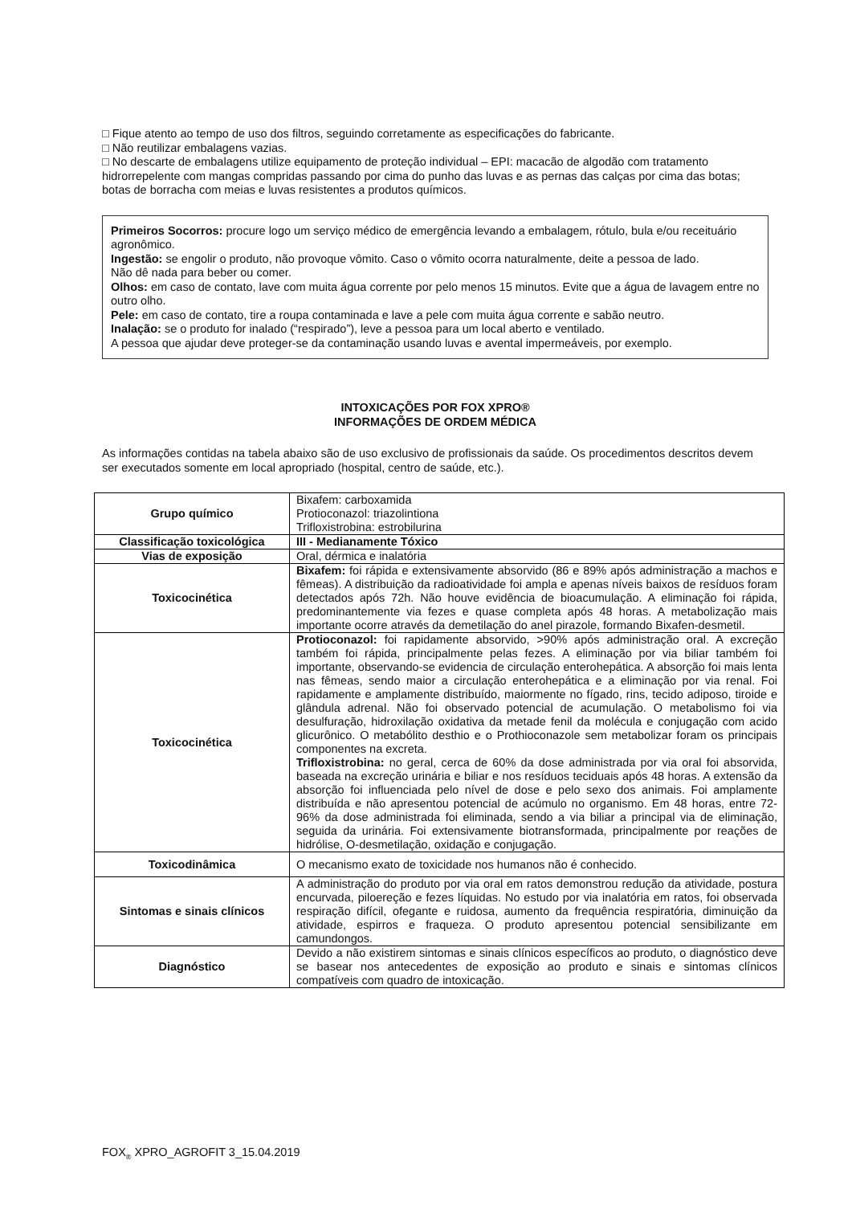□ Fique atento ao tempo de uso dos filtros, seguindo corretamente as especificações do fabricante.
□ Não reutilizar embalagens vazias.
□ No descarte de embalagens utilize equipamento de proteção individual – EPI: macacão de algodão com tratamento hidrorrepelente com mangas compridas passando por cima do punho das luvas e as pernas das calças por cima das botas; botas de borracha com meias e luvas resistentes a produtos químicos.
Primeiros Socorros: procure logo um serviço médico de emergência levando a embalagem, rótulo, bula e/ou receituário agronômico.
Ingestão: se engolir o produto, não provoque vômito. Caso o vômito ocorra naturalmente, deite a pessoa de lado.
Não dê nada para beber ou comer.
Olhos: em caso de contato, lave com muita água corrente por pelo menos 15 minutos. Evite que a água de lavagem entre no outro olho.
Pele: em caso de contato, tire a roupa contaminada e lave a pele com muita água corrente e sabão neutro.
Inalação: se o produto for inalado (“respirado”), leve a pessoa para um local aberto e ventilado.
A pessoa que ajudar deve proteger-se da contaminação usando luvas e avental impermeáveis, por exemplo.
INTOXICAÇÕES POR FOX XPRO®
INFORMAÇÕES DE ORDEM MÉDICA
As informações contidas na tabela abaixo são de uso exclusivo de profissionais da saúde. Os procedimentos descritos devem ser executados somente em local apropriado (hospital, centro de saúde, etc.).
| Grupo químico | Bixafem: carboxamida Protioconazol: triazolintiona Trifloxistrobina: estrobilurina |
| Classificação toxicológica | III - Medianamente Tóxico |
| Vias de exposição | Oral, dérmica e inalatória |
| Toxicocinética | Bixafem: foi rápida e extensivamente absorvido (86 e 89% após administração a machos e fêmeas). A distribuição da radioatividade foi ampla e apenas níveis baixos de resíduos foram detectados após 72h. Não houve evidência de bioacumulação. A eliminação foi rápida, predominantemente via fezes e quase completa após 48 horas. A metabolização mais importante ocorre através da demetilação do anel pirazole, formando Bixafen-desmetil. |
| Toxicocinética | Protioconazol: foi rapidamente absorvido, >90% após administração oral. A excreção também foi rápida, principalmente pelas fezes. A eliminação por via biliar também foi importante, observando-se evidencia de circulação enterohepática. A absorção foi mais lenta nas fêmeas, sendo maior a circulação enterohepática e a eliminação por via renal. Foi rapidamente e amplamente distribuído, maiormente no fígado, rins, tecido adiposo, tiroide e glândula adrenal. Não foi observado potencial de acumulação. O metabolismo foi via desulfuração, hidroxilação oxidativa da metade fenil da molécula e conjugação com acido glicurônico. O metabólito desthio e o Prothioconazole sem metabolizar foram os principais componentes na excreta. Trifloxistrobina: no geral, cerca de 60% da dose administrada por via oral foi absorvida, baseada na excreção urinária e biliar e nos resíduos teciduais após 48 horas. A extensão da absorção foi influenciada pelo nível de dose e pelo sexo dos animais. Foi amplamente distribuída e não apresentou potencial de acúmulo no organismo. Em 48 horas, entre 72-96% da dose administrada foi eliminada, sendo a via biliar a principal via de eliminação, seguida da urinária. Foi extensivamente biotransformada, principalmente por reações de hidrólise, O-desmetilação, oxidação e conjugação. |
| Toxicodinâmica | O mecanismo exato de toxicidade nos humanos não é conhecido. |
| Sintomas e sinais clínicos | A administração do produto por via oral em ratos demonstrou redução da atividade, postura encurvada, piloereção e fezes líquidas. No estudo por via inalatória em ratos, foi observada respiração difícil, ofegante e ruidosa, aumento da frequência respiratória, diminuição da atividade, espirros e fraqueza. O produto apresentou potencial sensibilizante em camundongos. |
| Diagnóstico | Devido a não existirem sintomas e sinais clínicos específicos ao produto, o diagnóstico deve se basear nos antecedentes de exposição ao produto e sinais e sintomas clínicos compatíveis com quadro de intoxicação. |
FOX<sub>®</sub> XPRO_AGROFIT 3_15.04.2019